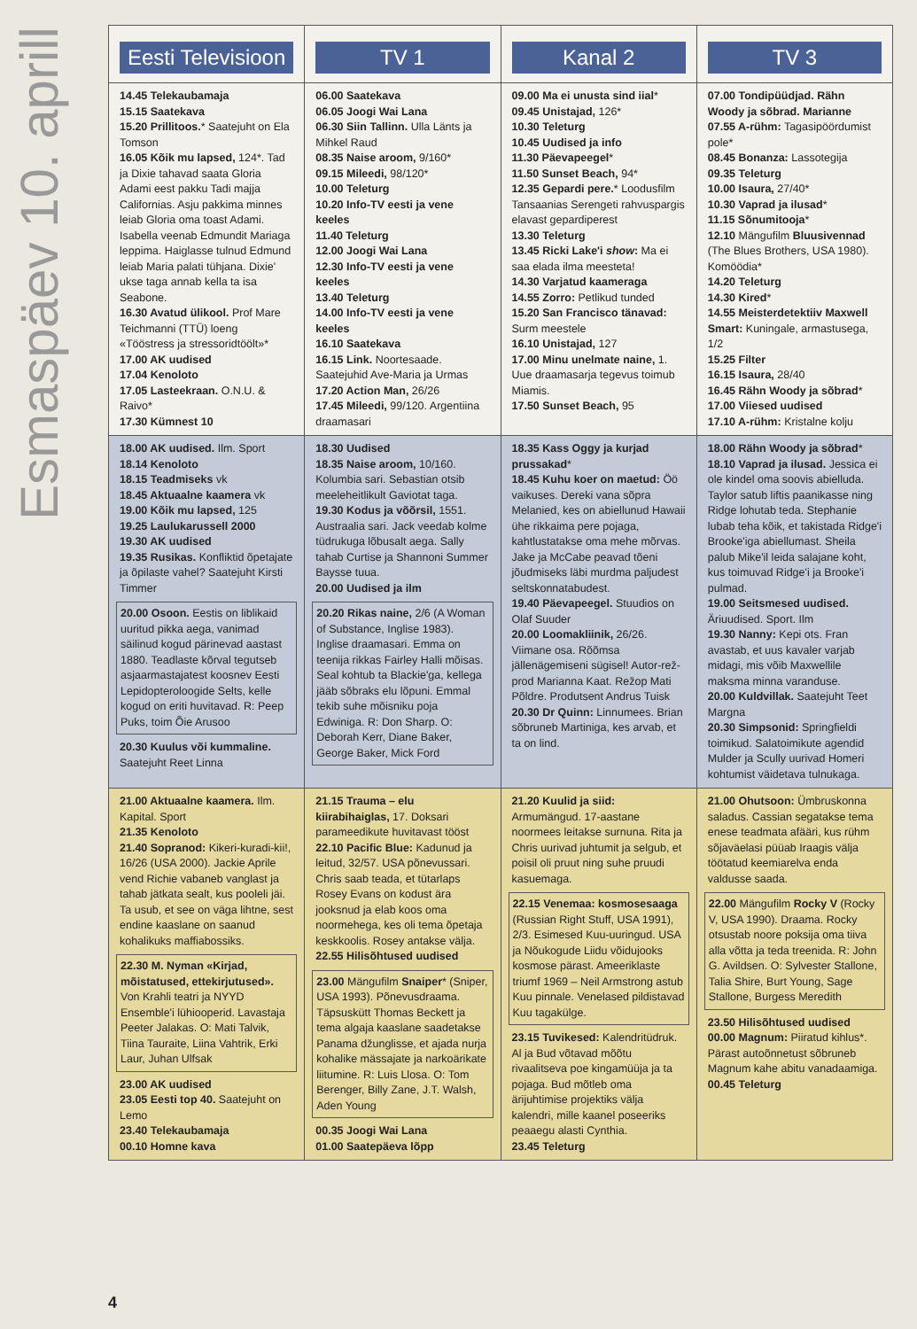Esmaspäev 10. aprill
| Eesti Televisioon | TV 1 | Kanal 2 | TV 3 |
| --- | --- | --- | --- |
| 14.45 Telekaubamaja 15.15 Saatekava 15.20 Prillitoos. * Saatejuht on Ela Tomson 16.05 Kõik mu lapsed, 124*. Tad ja Dixie tahavad saata Gloria Adami eest pakku Tadi majja Californias. Asju pakkima minnes leiab Gloria oma toast Adami. Isabella veenab Edmundit Mariaga leppima. Haiglasse tulnud Edmund leiab Maria palati tühjana. Dixie' ukse taga annab kella ta isa Seabone. 16.30 Avatud ülikool. Prof Mare Teichmanni (TTÜ) loeng «Tööstress ja stressoridtöölt»* 17.00 AK uudised 17.04 Kenoloto 17.05 Lasteekraan. O.N.U. & Raivo* 17.30 Kümnest 10 | 06.00 Saatekava 06.05 Joogi Wai Lana 06.30 Siin Tallinn. Ulla Länts ja Mihkel Raud 08.35 Naise aroom, 9/160* 09.15 Mileedi, 98/120* 10.00 Teleturg 10.20 Info-TV eesti ja vene keeles 11.40 Teleturg 12.00 Joogi Wai Lana 12.30 Info-TV eesti ja vene keeles 13.40 Teleturg 14.00 Info-TV eesti ja vene keeles 16.10 Saatekava 16.15 Link. Noortesaade. Saatejuhid Ave-Maria ja Urmas 17.20 Action Man, 26/26 17.45 Mileedi, 99/120. Argentiina draamasari | 09.00 Ma ei unusta sind iial * 09.45 Unistajad, 126* 10.30 Teleturg 10.45 Uudised ja info 11.30 Päevapeegel * 11.50 Sunset Beach, 94* 12.35 Gepardi pere. * Loodusfilm Tansaanias Serengeti rahvuspargis elavast gepardiperest 13.30 Teleturg 13.45 Ricki Lake'i show : Ma ei saa elada ilma meesteta! 14.30 Varjatud kaameraga 14.55 Zorro: Petlikud tunded 15.20 San Francisco tänavad: Surm meestele 16.10 Unistajad, 127 17.00 Minu unelmate naine, 1. Uue draamasarja tegevus toimub Miamis. 17.50 Sunset Beach, 95 | 07.00 Tondipüüdjad. Rähn Woody ja sõbrad. Marianne 07.55 A-rühm: Tagasipöördumist pole* 08.45 Bonanza: Lassotegija 09.35 Teleturg 10.00 Isaura, 27/40* 10.30 Vaprad ja ilusad * 11.15 Sõnumitooja * 12.10 Mängufilm Bluusivennad (The Blues Brothers, USA 1980). Komöödia* 14.20 Teleturg 14.30 Kired * 14.55 Meisterdetektiiv Maxwell Smart: Kuningale, armastusega, 1/2 15.25 Filter 16.15 Isaura, 28/40 16.45 Rähn Woody ja sõbrad * 17.00 Viiesed uudised 17.10 A-rühm: Kristalne kolju |
| 18.00 AK uudised. Ilm. Sport 18.14 Kenoloto 18.15 Teadmiseks vk 18.45 Aktuaalne kaamera vk 19.00 Kõik mu lapsed, 125 19.25 Laulukarussell 2000 19.30 AK uudised 19.35 Rusikas. Konfliktid õpetajate ja õpilaste vahel? Saatejuht Kirsti Timmer 20.00 Osoon. Eestis on liblikaid uuritud pikka aega, vanimad säilinud kogud pärinevad aastast 1880. Teadlaste kõrval tegutseb asjaarmastajatest koosnev Eesti Lepidopteroloogide Selts, kelle kogud on eriti huvitavad. R: Peep Puks, toim Õie Arusoo 20.30 Kuulus või kummaline. Saatejuht Reet Linna | 18.30 Uudised 18.35 Naise aroom, 10/160. Kolumbia sari. Sebastian otsib meeleheitlikult Gaviotat taga. 19.30 Kodus ja võõrsil, 1551. Austraalia sari. Jack veedab kolme tüdrukuga lõbusalt aega. Sally tahab Curtise ja Shannoni Summer Baysse tuua. 20.00 Uudised ja ilm 20.20 Rikas naine, 2/6 (A Woman of Substance, Inglise 1983). Inglise draamasari. Emma on teenija rikkas Fairley Halli mõisas. Seal kohtub ta Blackie'ga, kellega jääb sõbraks elu lõpuni. Emmal tekib suhe mõisniku poja Edwiniga. R: Don Sharp. O: Deborah Kerr, Diane Baker, George Baker, Mick Ford | 18.35 Kass Oggy ja kurjad prussakad * 18.45 Kuhu koer on maetud: Öö vaikuses. Dereki vana sõpra Melanied, kes on abiellunud Hawaii ühe rikkaima pere pojaga, kahtlustatakse oma mehe mõrvas. Jake ja McCabe peavad tõeni jõudmiseks läbi murdma paljudest seltskonnatabudest. 19.40 Päevapeegel. Stuudios on Olaf Suuder 20.00 Loomakliinik, 26/26. Viimane osa. Rõõmsa jällenägemiseni sügisel! Autor-rež-prod Marianna Kaat. Režop Mati Põldre. Produtsent Andrus Tuisk 20.30 Dr Quinn: Linnumees. Brian sõbruneb Martiniga, kes arvab, et ta on lind. | 18.00 Rähn Woody ja sõbrad * 18.10 Vaprad ja ilusad. Jessica ei ole kindel oma soovis abielluda. Taylor satub liftis paanikasse ning Ridge lohutab teda. Stephanie lubab teha kõik, et takistada Ridge'i Brooke'iga abiellumast. Sheila palub Mike'il leida salajane koht, kus toimuvad Ridge'i ja Brooke'i pulmad. 19.00 Seitsmesed uudised. Äriuudised. Sport. Ilm 19.30 Nanny: Kepi ots. Fran avastab, et uus kavaler varjab midagi, mis võib Maxwellile maksma minna varanduse. 20.00 Kuldvillak. Saatejuht Teet Margna 20.30 Simpsonid: Springfieldi toimikud. Salatoimikute agendid Mulder ja Scully uurivad Homeri kohtumist väidetava tulnukaga. |
| 21.00 Aktuaalne kaamera. Ilm. Kapital. Sport 21.35 Kenoloto 21.40 Sopranod: Kikeri-kuradi-kii!, 16/26 (USA 2000). Jackie Aprile vend Richie vabaneb vanglast ja tahab jätkata sealt, kus pooleli jäi. Ta usub, et see on väga lihtne, sest endine kaaslane on saanud kohalikuks maffiabossiks. 22.30 M. Nyman «Kirjad, mõistatused, ettekirjutused». Von Krahli teatri ja NYYD Ensemble'i lühiooperid. Lavastaja Peeter Jalakas. O: Mati Talvik, Tiina Tauraite, Liina Vahtrik, Erki Laur, Juhan Ulfsak 23.00 AK uudised 23.05 Eesti top 40. Saatejuht on Lemo 23.40 Telekaubamaja 00.10 Homne kava | 21.15 Trauma – elu kiirabihaiglas, 17. Doksari parameedikute huvitavast tööst 22.10 Pacific Blue: Kadunud ja leitud, 32/57. USA põnevussari. Chris saab teada, et tütarlaps Rosey Evans on kodust ära jooksnud ja elab koos oma noormehega, kes oli tema õpetaja keskkoolis. Rosey antakse välja. 22.55 Hilisõhtused uudised 23.00 Mängufilm Snaiper * (Sniper, USA 1993). Põnevusdraama. Täpsuskütt Thomas Beckett ja tema algaja kaaslane saadetakse Panama džunglisse, et ajada nurja kohalike mässajate ja narkoärikate liitumine. R: Luis Llosa. O: Tom Berenger, Billy Zane, J.T. Walsh, Aden Young 00.35 Joogi Wai Lana 01.00 Saatepäeva lõpp | 21.20 Kuulid ja siid: Armumängud. 17-aastane noormees leitakse surnuna. Rita ja Chris uurivad juhtumit ja selgub, et poisil oli pruut ning suhe pruudi kasuemaga. 22.15 Venemaa: kosmosesaaga (Russian Right Stuff, USA 1991), 2/3. Esimesed Kuu-uuringud. USA ja Nõukogude Liidu võidujooks kosmose pärast. Ameeriklaste triumf 1969 – Neil Armstrong astub Kuu pinnale. Venelased pildistavad Kuu tagakülge. 23.15 Tuvikesed: Kalendritüdruk. Al ja Bud võtavad mõõtu rivaalitseva poe kingamüüja ja ta pojaga. Bud mõtleb oma ärijuhtimise projektiks välja kalendri, mille kaanel poseeriks peaaegu alasti Cynthia. 23.45 Teleturg | 21.00 Ohutsoon: Ümbruskonna saladus. Cassian segatakse tema enese teadmata afääri, kus rühm sõjaväelasi püüab Iraagis välja töötatud keemiarelva enda valdusse saada. 22.00 Mängufilm Rocky V (Rocky V, USA 1990). Draama. Rocky otsustab noore poksija oma tiiva alla võtta ja teda treenida. R: John G. Avildsen. O: Sylvester Stallone, Talia Shire, Burt Young, Sage Stallone, Burgess Meredith 23.50 Hilisõhtused uudised 00.00 Magnum: Piiratud kihlus*. Pärast autoõnnetust sõbruneb Magnum kahe abitu vanadaamiga. 00.45 Teleturg |
4